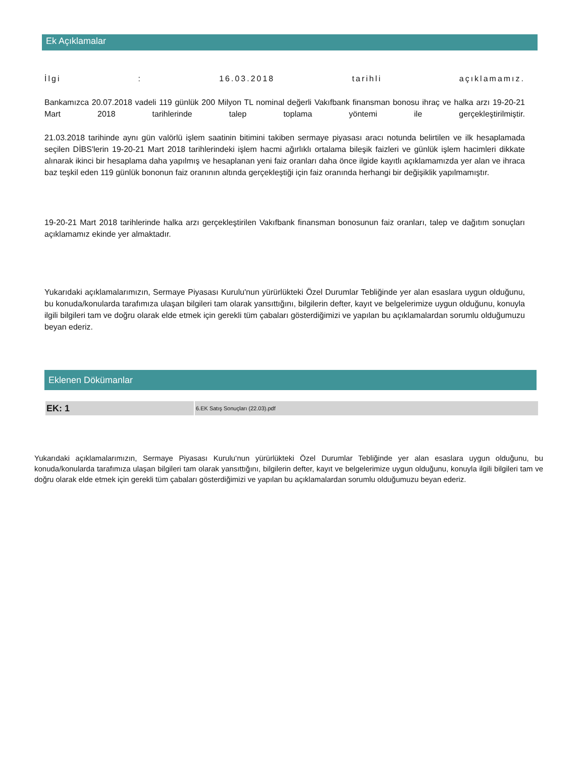Ek Açıklamalar
İlgi : 16.03.2018 tarihli açıklamamız.
Bankamızca 20.07.2018 vadeli 119 günlük 200 Milyon TL nominal değerli Vakıfbank finansman bonosu ihraç ve halka arzı 19-20-21 Mart 2018 tarihlerinde talep toplama yöntemi ile gerçekleştirilmiştir.
21.03.2018 tarihinde aynı gün valörlü işlem saatinin bitimini takiben sermaye piyasası aracı notunda belirtilen ve ilk hesaplamada seçilen DİBS'lerin 19-20-21 Mart 2018 tarihlerindeki işlem hacmi ağırlıklı ortalama bileşik faizleri ve günlük işlem hacimleri dikkate alınarak ikinci bir hesaplama daha yapılmış ve hesaplanan yeni faiz oranları daha önce ilgide kayıtlı açıklamamızda yer alan ve ihraca baz teşkil eden 119 günlük bononun faiz oranının altında gerçekleştiği için faiz oranında herhangi bir değişiklik yapılmamıştır.
19-20-21 Mart 2018 tarihlerinde halka arzı gerçekleştirilen Vakıfbank finansman bonosunun faiz oranları, talep ve dağıtım sonuçları açıklamamız ekinde yer almaktadır.
Yukarıdaki açıklamalarımızın, Sermaye Piyasası Kurulu'nun yürürlükteki Özel Durumlar Tebliğinde yer alan esaslara uygun olduğunu, bu konuda/konularda tarafımıza ulaşan bilgileri tam olarak yansıttığını, bilgilerin defter, kayıt ve belgelerimize uygun olduğunu, konuyla ilgili bilgileri tam ve doğru olarak elde etmek için gerekli tüm çabaları gösterdiğimizi ve yapılan bu açıklamalardan sorumlu olduğumuzu beyan ederiz.
Eklenen Dökümanlar
| EK: 1 | 6.EK Satış Sonuçları (22.03).pdf |
Yukarıdaki açıklamalarımızın, Sermaye Piyasası Kurulu‘nun yürürlükteki Özel Durumlar Tebliğinde yer alan esaslara uygun olduğunu, bu konuda/konularda tarafımıza ulaşan bilgileri tam olarak yansıttığını, bilgilerin defter, kayıt ve belgelerimize uygun olduğunu, konuyla ilgili bilgileri tam ve doğru olarak elde etmek için gerekli tüm çabaları gösterdiğimizi ve yapılan bu açıklamalardan sorumlu olduğumuzu beyan ederiz.